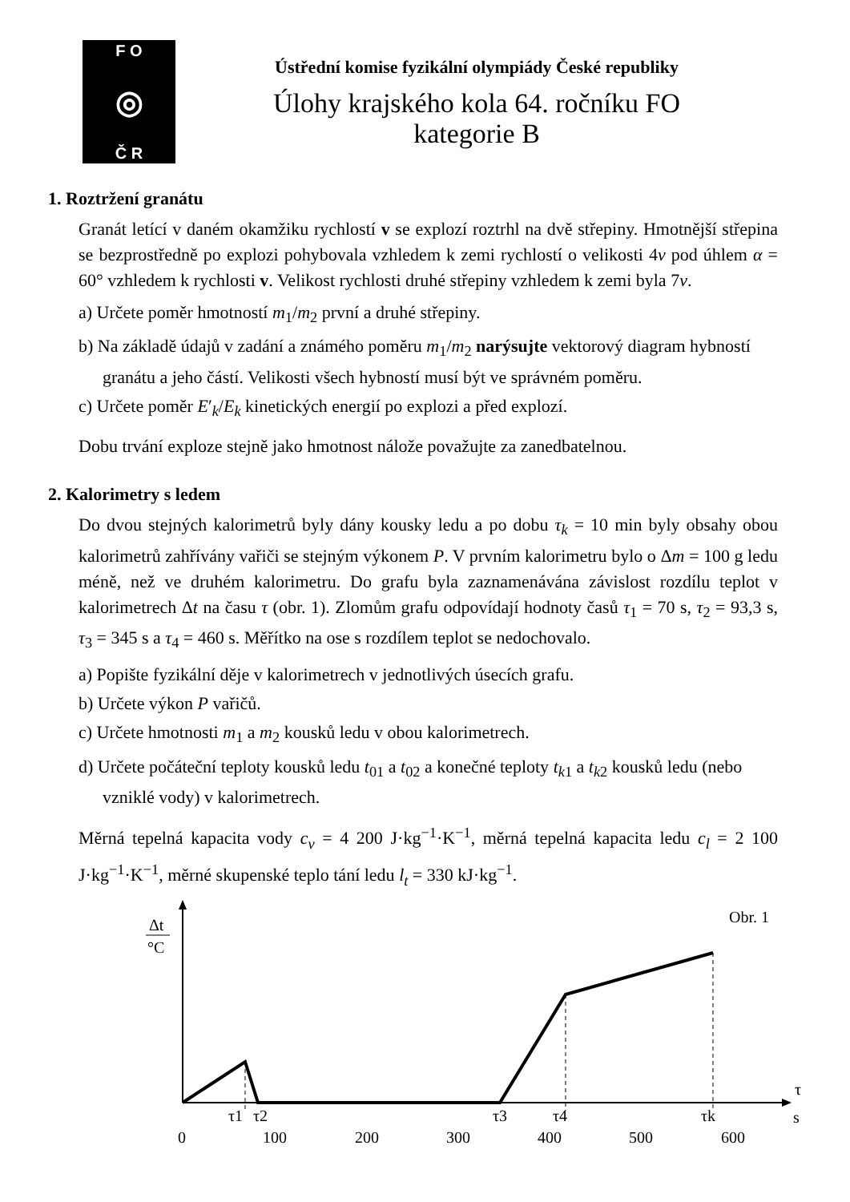F O
◎
Č R
Ústřední komise fyzikální olympiády České republiky
Úlohy krajského kola 64. ročníku FO
kategorie B
1. Roztržení granátu
Granát letící v daném okamžiku rychlostí v se explozí roztrhl na dvě střepiny. Hmotnější střepina se bezprostředně po explozi pohybovala vzhledem k zemi rychlostí o velikosti 4v pod úhlem α = 60° vzhledem k rychlosti v. Velikost rychlosti druhé střepiny vzhledem k zemi byla 7v.
a) Určete poměr hmotností m<sub>1</sub>/m<sub>2</sub> první a druhé střepiny.
b) Na základě údajů v zadání a známého poměru m<sub>1</sub>/m<sub>2</sub> narýsujte vektorový diagram hybností granátu a jeho částí. Velikosti všech hybností musí být ve správném poměru.
c) Určete poměr E′<sub>k</sub>/E<sub>k</sub> kinetických energií po explozi a před explozí.
Dobu trvání exploze stejně jako hmotnost nálože považujte za zanedbatelnou.
2. Kalorimetry s ledem
Do dvou stejných kalorimetrů byly dány kousky ledu a po dobu τ<sub>k</sub> = 10 min byly obsahy obou kalorimetrů zahřívány vařiči se stejným výkonem P. V prvním kalorimetru bylo o Δm = 100 g ledu méně, než ve druhém kalorimetru. Do grafu byla zaznamenávána závislost rozdílu teplot v kalorimetrech Δt na času τ (obr. 1). Zlomům grafu odpovídají hodnoty časů τ<sub>1</sub> = 70 s, τ<sub>2</sub> = 93,3 s, τ<sub>3</sub> = 345 s a τ<sub>4</sub> = 460 s. Měřítko na ose s rozdílem teplot se nedochovalo.
a) Popište fyzikální děje v kalorimetrech v jednotlivých úsecích grafu.
b) Určete výkon P vařičů.
c) Určete hmotnosti m<sub>1</sub> a m<sub>2</sub> kousků ledu v obou kalorimetrech.
d) Určete počáteční teploty kousků ledu t<sub>01</sub> a t<sub>02</sub> a konečné teploty t<sub>k1</sub> a t<sub>k2</sub> kousků ledu (nebo vzniklé vody) v kalorimetrech.
Měrná tepelná kapacita vody c<sub>v</sub> = 4 200 J·kg<sup>−1</sup>·K<sup>−1</sup>, měrná tepelná kapacita ledu c<sub>l</sub> = 2 100 J·kg<sup>−1</sup>·K<sup>−1</sup>, měrné skupenské teplo tání ledu l<sub>t</sub> = 330 kJ·kg<sup>−1</sup>.
Δt
°C
Obr. 1
τ1
τ2
τ3
τ4
τk
τ
s
0
100
200
300
400
500
600